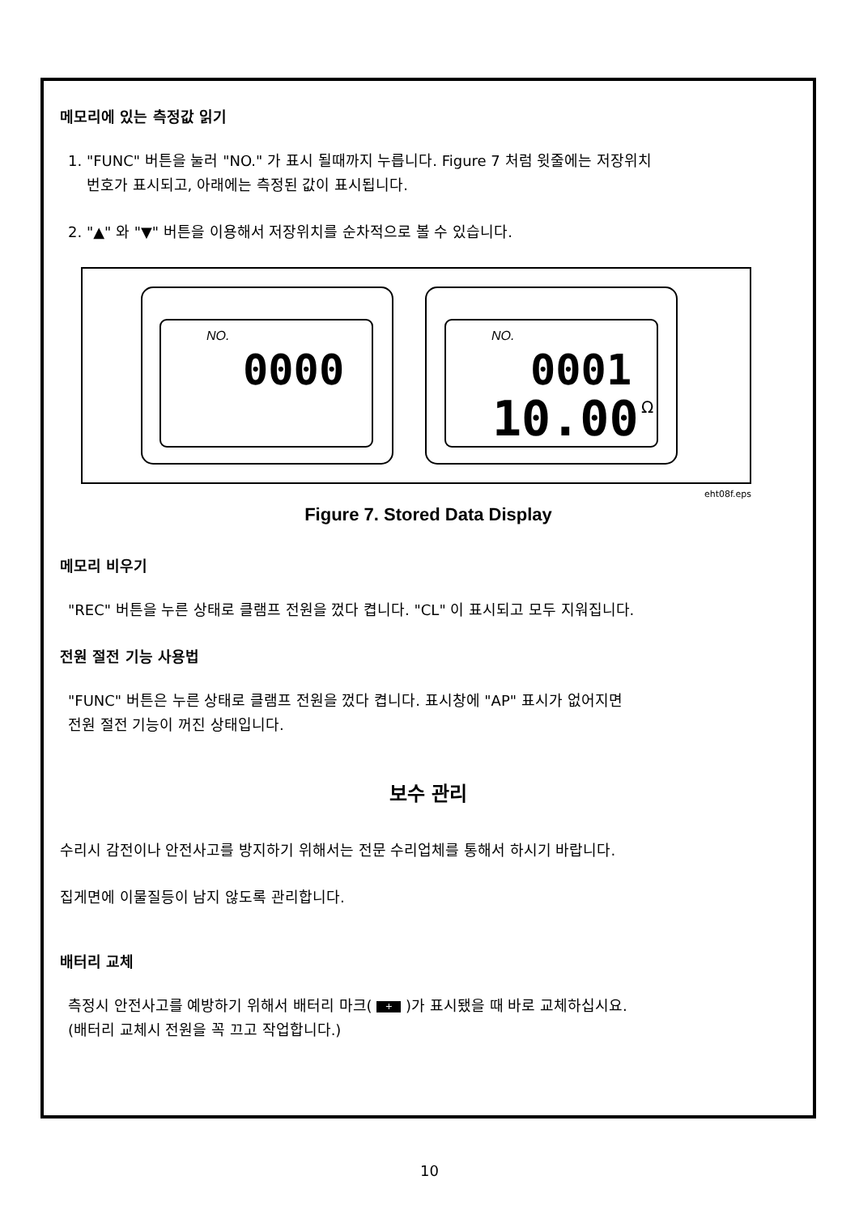메모리에 있는 측정값 읽기
1. "FUNC" 버튼을 눌러 "NO." 가 표시 될때까지 누릅니다. Figure 7 처럼 윗줄에는 저장위치
번호가 표시되고, 아래에는 측정된 값이 표시됩니다.
2. "▲" 와 "▼" 버튼을 이용해서 저장위치를 순차적으로 볼 수 있습니다.
NO.
0000
NO.
0001
10.00
Ω
eht08f.eps
Figure 7. Stored Data Display
메모리 비우기
"REC" 버튼을 누른 상태로 클램프 전원을 껐다 켭니다. "CL" 이 표시되고 모두 지워집니다.
전원 절전 기능 사용법
"FUNC" 버튼은 누른 상태로 클램프 전원을 껐다 켭니다. 표시창에 "AP" 표시가 없어지면
전원 절전 기능이 꺼진 상태입니다.
보수 관리
수리시 감전이나 안전사고를 방지하기 위해서는 전문 수리업체를 통해서 하시기 바랍니다.
집게면에 이물질등이 남지 않도록 관리합니다.
배터리 교체
측정시 안전사고를 예방하기 위해서 배터리 마크( + )가 표시됐을 때 바로 교체하십시요.
(배터리 교체시 전원을 꼭 끄고 작업합니다.)
10